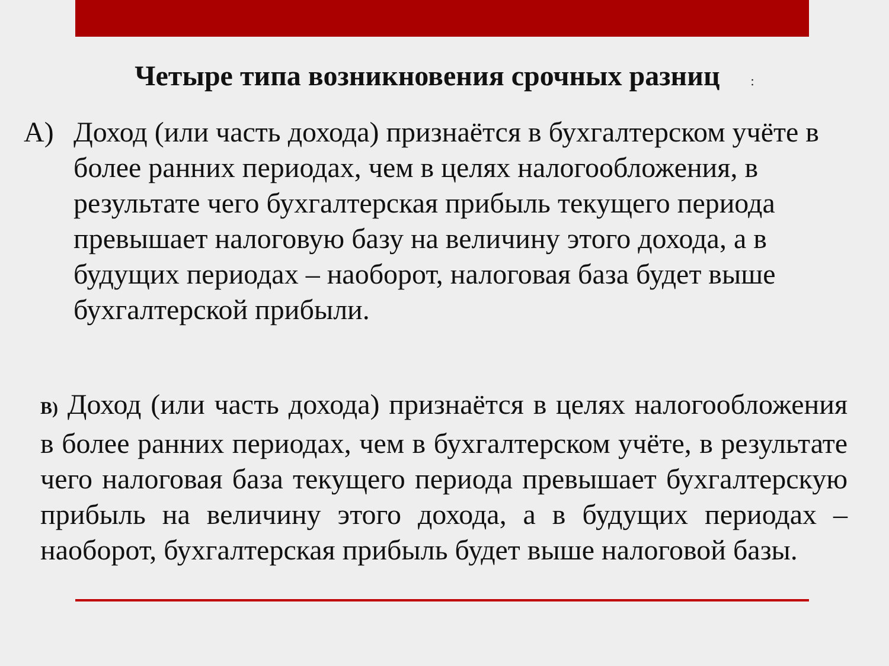Четыре типа возникновения срочных разниц :
А) Доход (или часть дохода) признаётся в бухгалтерском учёте в более ранних периодах, чем в целях налогообложения, в результате чего бухгалтерская прибыль текущего периода превышает налоговую базу на величину этого дохода, а в будущих периодах – наоборот, налоговая база будет выше бухгалтерской прибыли.
В) Доход (или часть дохода) признаётся в целях налогообложения в более ранних периодах, чем в бухгалтерском учёте, в результате чего налоговая база текущего периода превышает бухгалтерскую прибыль на величину этого дохода, а в будущих периодах – наоборот, бухгалтерская прибыль будет выше налоговой базы.